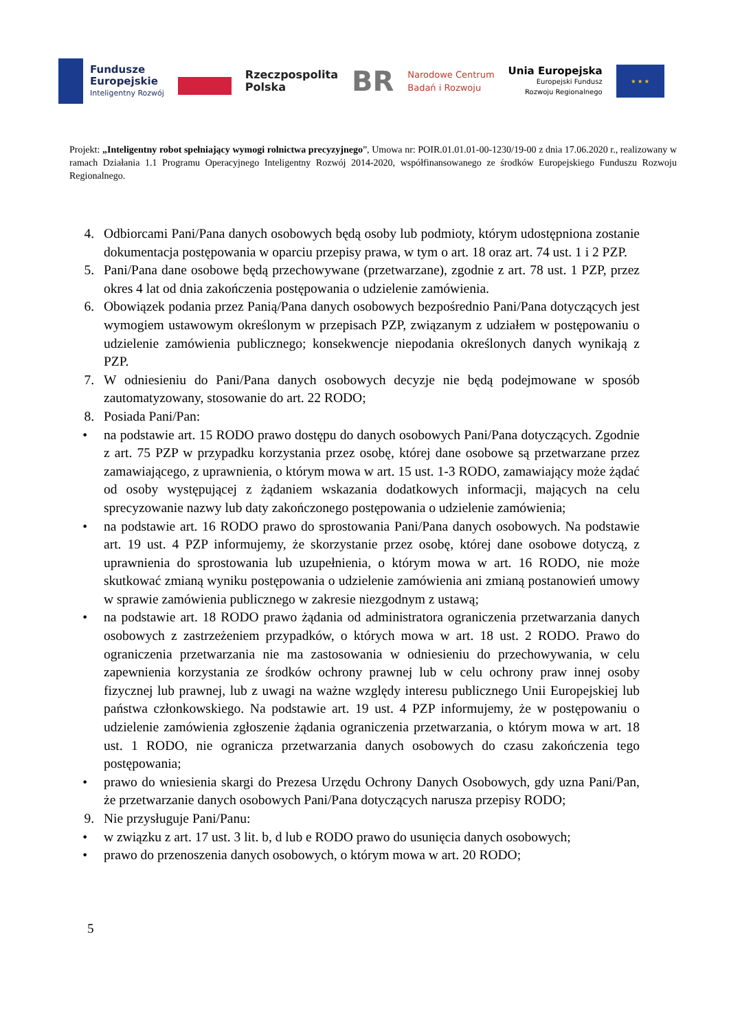Fundusze
Europejskie
Inteligentny Rozwój
Rzeczpospolita
Polska
BR
Narodowe Centrum
Badań i Rozwoju
Unia Europejska
Europejski Fundusz
Rozwoju Regionalnego
★ ★ ★
Projekt: „Inteligentny robot spełniający wymogi rolnictwa precyzyjnego”, Umowa nr: POIR.01.01.01-00-1230/19-00 z dnia 17.06.2020 r., realizowany w ramach Działania 1.1 Programu Operacyjnego Inteligentny Rozwój 2014-2020, współfinansowanego ze środków Europejskiego Funduszu Rozwoju Regionalnego.
4. Odbiorcami Pani/Pana danych osobowych będą osoby lub podmioty, którym udostępniona zostanie dokumentacja postępowania w oparciu przepisy prawa, w tym o art. 18 oraz art. 74 ust. 1 i 2 PZP.
5. Pani/Pana dane osobowe będą przechowywane (przetwarzane), zgodnie z art. 78 ust. 1 PZP, przez okres 4 lat od dnia zakończenia postępowania o udzielenie zamówienia.
6. Obowiązek podania przez Panią/Pana danych osobowych bezpośrednio Pani/Pana dotyczących jest wymogiem ustawowym określonym w przepisach PZP, związanym z udziałem w postępowaniu o udzielenie zamówienia publicznego; konsekwencje niepodania określonych danych wynikają z PZP.
7. W odniesieniu do Pani/Pana danych osobowych decyzje nie będą podejmowane w sposób zautomatyzowany, stosowanie do art. 22 RODO;
8. Posiada Pani/Pan:
• na podstawie art. 15 RODO prawo dostępu do danych osobowych Pani/Pana dotyczących. Zgodnie z art. 75 PZP w przypadku korzystania przez osobę, której dane osobowe są przetwarzane przez zamawiającego, z uprawnienia, o którym mowa w art. 15 ust. 1-3 RODO, zamawiający może żądać od osoby występującej z żądaniem wskazania dodatkowych informacji, mających na celu sprecyzowanie nazwy lub daty zakończonego postępowania o udzielenie zamówienia;
• na podstawie art. 16 RODO prawo do sprostowania Pani/Pana danych osobowych. Na podstawie art. 19 ust. 4 PZP informujemy, że skorzystanie przez osobę, której dane osobowe dotyczą, z uprawnienia do sprostowania lub uzupełnienia, o którym mowa w art. 16 RODO, nie może skutkować zmianą wyniku postępowania o udzielenie zamówienia ani zmianą postanowień umowy w sprawie zamówienia publicznego w zakresie niezgodnym z ustawą;
• na podstawie art. 18 RODO prawo żądania od administratora ograniczenia przetwarzania danych osobowych z zastrzeżeniem przypadków, o których mowa w art. 18 ust. 2 RODO. Prawo do ograniczenia przetwarzania nie ma zastosowania w odniesieniu do przechowywania, w celu zapewnienia korzystania ze środków ochrony prawnej lub w celu ochrony praw innej osoby fizycznej lub prawnej, lub z uwagi na ważne względy interesu publicznego Unii Europejskiej lub państwa członkowskiego. Na podstawie art. 19 ust. 4 PZP informujemy, że w postępowaniu o udzielenie zamówienia zgłoszenie żądania ograniczenia przetwarzania, o którym mowa w art. 18 ust. 1 RODO, nie ogranicza przetwarzania danych osobowych do czasu zakończenia tego postępowania;
• prawo do wniesienia skargi do Prezesa Urzędu Ochrony Danych Osobowych, gdy uzna Pani/Pan, że przetwarzanie danych osobowych Pani/Pana dotyczących narusza przepisy RODO;
9. Nie przysługuje Pani/Panu:
• w związku z art. 17 ust. 3 lit. b, d lub e RODO prawo do usunięcia danych osobowych;
• prawo do przenoszenia danych osobowych, o którym mowa w art. 20 RODO;
5